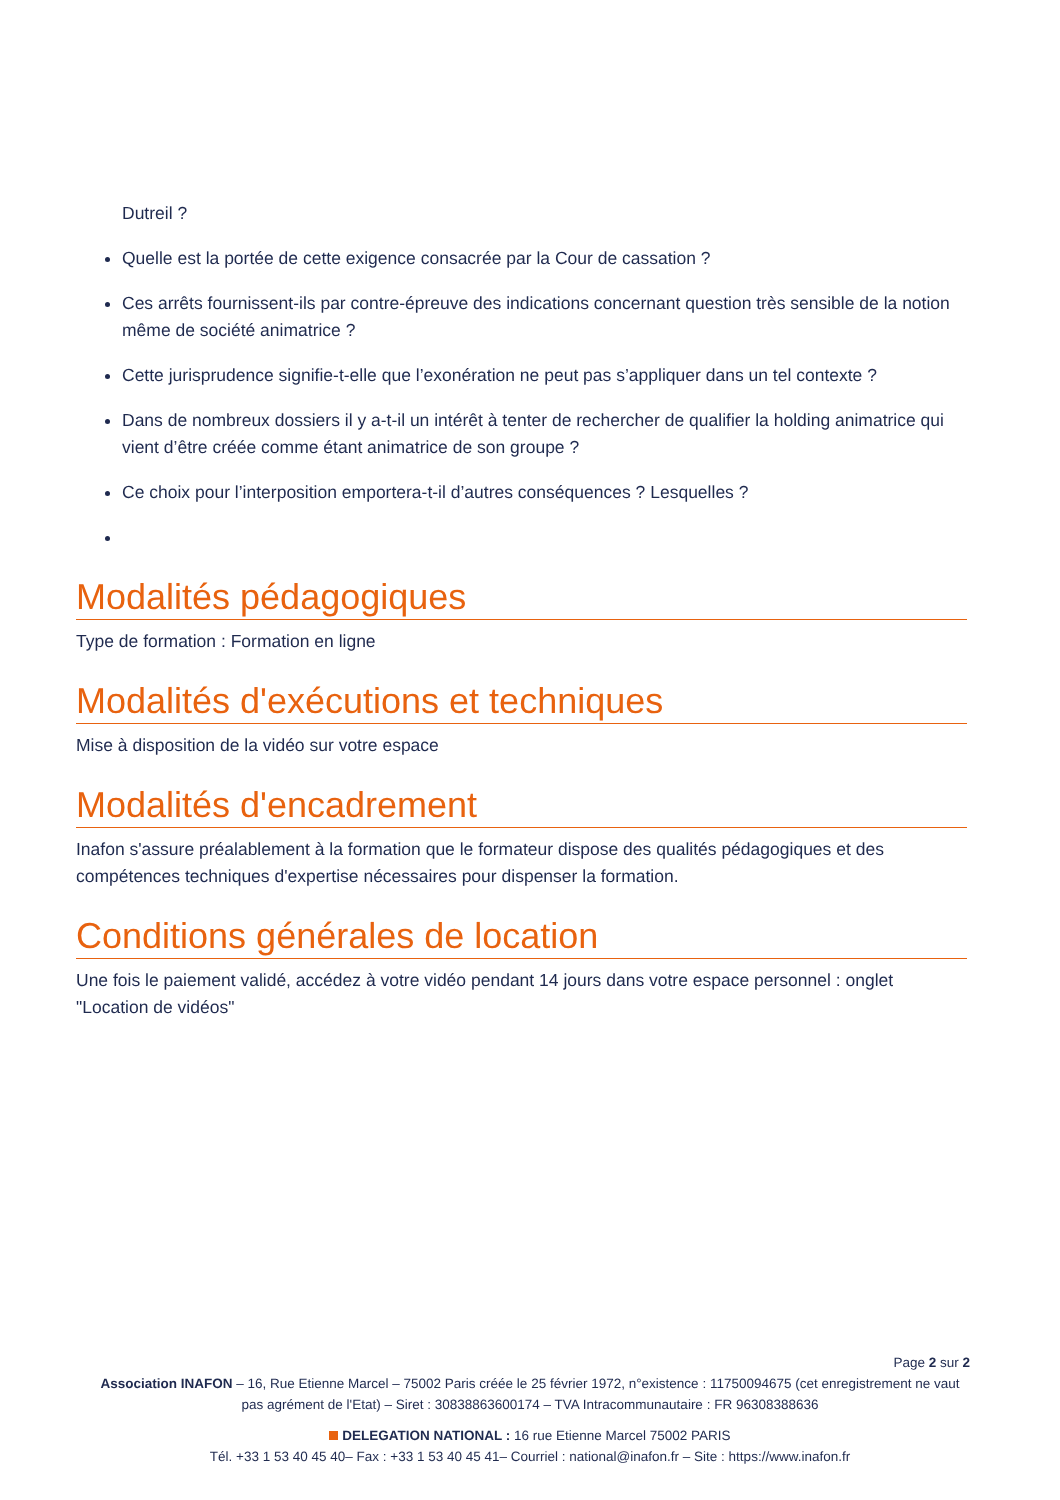Dutreil ?
Quelle est la portée de cette exigence consacrée par la Cour de cassation ?
Ces arrêts fournissent-ils par contre-épreuve des indications concernant question très sensible de la notion même de société animatrice ?
Cette jurisprudence signifie-t-elle que l’exonération ne peut pas s’appliquer dans un tel contexte ?
Dans de nombreux dossiers il y a-t-il un intérêt à tenter de rechercher de qualifier la holding animatrice qui vient d’être créée comme étant animatrice de son groupe ?
Ce choix pour l’interposition emportera-t-il d’autres conséquences ? Lesquelles ?
Modalités pédagogiques
Type de formation : Formation en ligne
Modalités d'exécutions et techniques
Mise à disposition de la vidéo sur votre espace
Modalités d'encadrement
Inafon s'assure préalablement à la formation que le formateur dispose des qualités pédagogiques et des compétences techniques d'expertise nécessaires pour dispenser la formation.
Conditions générales de location
Une fois le paiement validé, accédez à votre vidéo pendant 14 jours dans votre espace personnel : onglet "Location de vidéos"
Page 2 sur 2
Association INAFON – 16, Rue Etienne Marcel – 75002 Paris créée le 25 février 1972, n°existence : 11750094675 (cet enregistrement ne vaut pas agrément de l'Etat) – Siret : 30838863600174 – TVA Intracommunautaire : FR 96308388636
DELEGATION NATIONAL : 16 rue Etienne Marcel 75002 PARIS
Tél. +33 1 53 40 45 40– Fax : +33 1 53 40 45 41– Courriel : national@inafon.fr – Site : https://www.inafon.fr